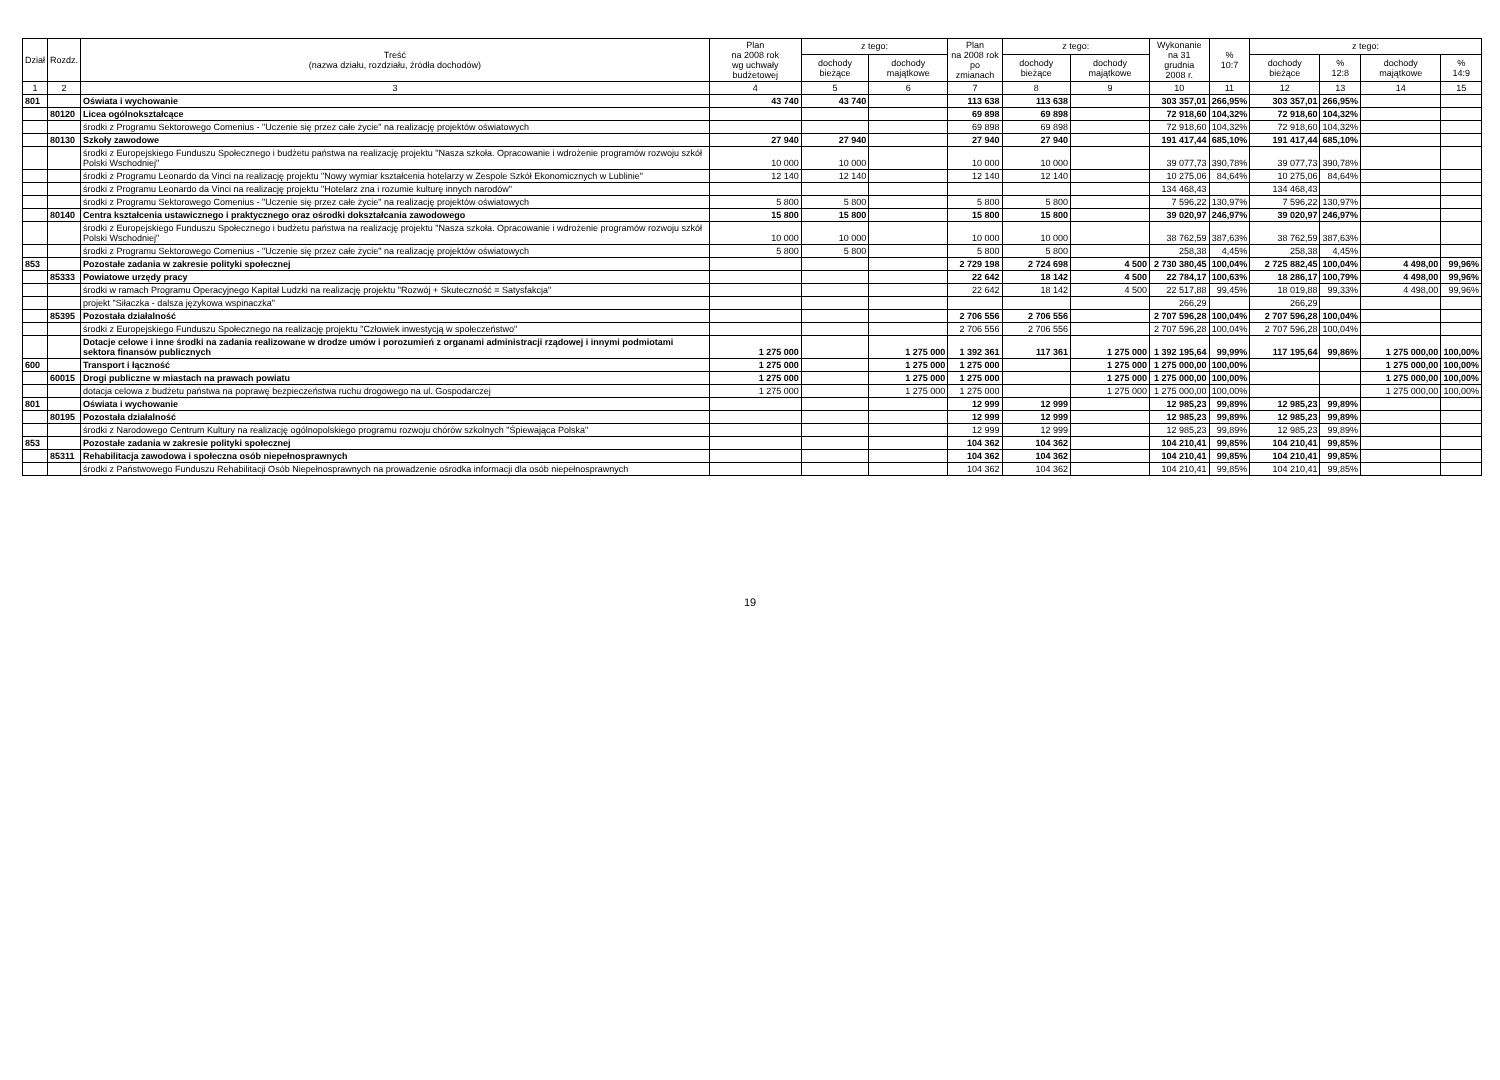| Dział | Rozdz. | Treść (nazwa działu, rozdziału, źródła dochodów) | Plan na 2008 rok wg uchwały budżetowej | z tego: | | Plan na 2008 rok po zmianach | z tego: | | Wykonanie na 31 grudnia 2008 r. | % 10:7 | z tego: | | | |
| --- | --- | --- | --- | --- | --- | --- | --- | --- | --- | --- | --- | --- | --- | --- |
| | | | | dochody bieżące | dochody majątkowe | | dochody bieżące | dochody majątkowe | | | dochody bieżące | % 12:8 | dochody majątkowe | % 14:9 |
| 1 | 2 | 3 | 4 | 5 | 6 | 7 | 8 | 9 | 10 | 11 | 12 | 13 | 14 | 15 |
| 801 | | Oświata i wychowanie | 43 740 | 43 740 | | 113 638 | 113 638 | | 303 357,01 | 266,95% | 303 357,01 | 266,95% | | |
| | 80120 | Licea ogólnokształcące | | | | 69 898 | 69 898 | | 72 918,60 | 104,32% | 72 918,60 | 104,32% | | |
| | | środki z Programu Sektorowego Comenius - "Uczenie się przez całe życie" na realizację projektów oświatowych | | | | 69 898 | 69 898 | | 72 918,60 | 104,32% | 72 918,60 | 104,32% | | |
| | 80130 | Szkoły zawodowe | 27 940 | 27 940 | | 27 940 | 27 940 | | 191 417,44 | 685,10% | 191 417,44 | 685,10% | | |
| | | środki z Europejskiego Funduszu Społecznego i budżetu państwa na realizację projektu "Nasza szkoła. Opracowanie i wdrożenie programów rozwoju szkół Polski Wschodniej" | 10 000 | 10 000 | | 10 000 | 10 000 | | 39 077,73 | 390,78% | 39 077,73 | 390,78% | | |
| | | środki z Programu Leonardo da Vinci na realizację projektu "Nowy wymiar kształcenia hotelarzy w Zespole Szkół Ekonomicznych w Lublinie" | 12 140 | 12 140 | | 12 140 | 12 140 | | 10 275,06 | 84,64% | 10 275,06 | 84,64% | | |
| | | środki z Programu Leonardo da Vinci na realizację projektu "Hotelarz zna i rozumie kulturę innych narodów" | | | | | | | 134 468,43 | | 134 468,43 | | | |
| | | środki z Programu Sektorowego Comenius - "Uczenie się przez całe życie" na realizację projektów oświatowych | 5 800 | 5 800 | | 5 800 | 5 800 | | 7 596,22 | 130,97% | 7 596,22 | 130,97% | | |
| | 80140 | Centra kształcenia ustawicznego i praktycznego oraz ośrodki dokształcania zawodowego | 15 800 | 15 800 | | 15 800 | 15 800 | | 39 020,97 | 246,97% | 39 020,97 | 246,97% | | |
| | | środki z Europejskiego Funduszu Społecznego i budżetu państwa na realizację projektu "Nasza szkoła. Opracowanie i wdrożenie programów rozwoju szkół Polski Wschodniej" | 10 000 | 10 000 | | 10 000 | 10 000 | | 38 762,59 | 387,63% | 38 762,59 | 387,63% | | |
| | | środki z Programu Sektorowego Comenius - "Uczenie się przez całe życie" na realizację projektów oświatowych | 5 800 | 5 800 | | 5 800 | 5 800 | | 258,38 | 4,45% | 258,38 | 4,45% | | |
| 853 | | Pozostałe zadania w zakresie polityki społecznej | | | | 2 729 198 | 2 724 698 | 4 500 | 2 730 380,45 | 100,04% | 2 725 882,45 | 100,04% | 4 498,00 | 99,96% |
| | 85333 | Powiatowe urzędy pracy | | | | 22 642 | 18 142 | 4 500 | 22 784,17 | 100,63% | 18 286,17 | 100,79% | 4 498,00 | 99,96% |
| | | środki w ramach Programu Operacyjnego Kapitał Ludzki na realizację projektu "Rozwój + Skuteczność = Satysfakcja" | | | | 22 642 | 18 142 | 4 500 | 22 517,88 | 99,45% | 18 019,88 | 99,33% | 4 498,00 | 99,96% |
| | | projekt "Siłaczka - dalsza językowa wspinaczka" | | | | | | | 266,29 | | 266,29 | | | |
| | 85395 | Pozostała działalność | | | | 2 706 556 | 2 706 556 | | 2 707 596,28 | 100,04% | 2 707 596,28 | 100,04% | | |
| | | środki z Europejskiego Funduszu Społecznego na realizację projektu "Człowiek inwestycją w społeczeństwo" | | | | 2 706 556 | 2 706 556 | | 2 707 596,28 | 100,04% | 2 707 596,28 | 100,04% | | |
| | | Dotacje celowe i inne środki na zadania realizowane w drodze umów i porozumień z organami administracji rządowej i innymi podmiotami sektora finansów publicznych | 1 275 000 | | 1 275 000 | 1 392 361 | 117 361 | 1 275 000 | 1 392 195,64 | 99,99% | 117 195,64 | 99,86% | 1 275 000,00 | 100,00% |
| 600 | | Transport i łączność | 1 275 000 | | 1 275 000 | 1 275 000 | | 1 275 000 | 1 275 000,00 | 100,00% | | | 1 275 000,00 | 100,00% |
| | 60015 | Drogi publiczne w miastach na prawach powiatu | 1 275 000 | | 1 275 000 | 1 275 000 | | 1 275 000 | 1 275 000,00 | 100,00% | | | 1 275 000,00 | 100,00% |
| | | dotacja celowa z budżetu państwa na poprawę bezpieczeństwa ruchu drogowego na ul. Gospodarczej | 1 275 000 | | 1 275 000 | 1 275 000 | | 1 275 000 | 1 275 000,00 | 100,00% | | | 1 275 000,00 | 100,00% |
| 801 | | Oświata i wychowanie | | | | 12 999 | 12 999 | | 12 985,23 | 99,89% | 12 985,23 | 99,89% | | |
| | 80195 | Pozostała działalność | | | | 12 999 | 12 999 | | 12 985,23 | 99,89% | 12 985,23 | 99,89% | | |
| | | środki z Narodowego Centrum Kultury na realizację ogólnopolskiego programu rozwoju chórów szkolnych "Śpiewająca Polska" | | | | 12 999 | 12 999 | | 12 985,23 | 99,89% | 12 985,23 | 99,89% | | |
| 853 | | Pozostałe zadania w zakresie polityki społecznej | | | | 104 362 | 104 362 | | 104 210,41 | 99,85% | 104 210,41 | 99,85% | | |
| | 85311 | Rehabilitacja zawodowa i społeczna osób niepełnosprawnych | | | | 104 362 | 104 362 | | 104 210,41 | 99,85% | 104 210,41 | 99,85% | | |
| | | środki z Państwowego Funduszu Rehabilitacji Osób Niepełnosprawnych na prowadzenie ośrodka informacji dla osób niepełnosprawnych | | | | 104 362 | 104 362 | | 104 210,41 | 99,85% | 104 210,41 | 99,85% | | |
19